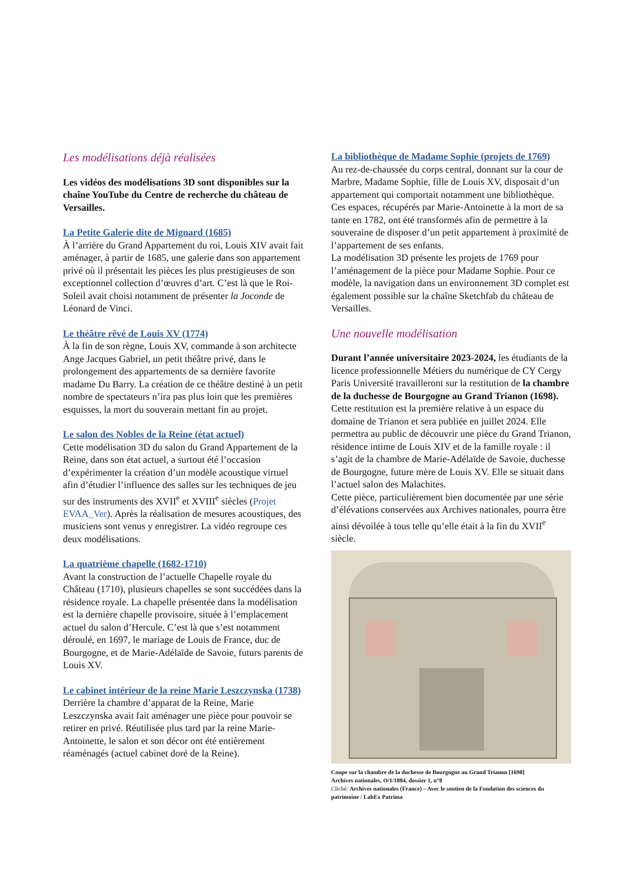Les modélisations déjà réalisées
Les vidéos des modélisations 3D sont disponibles sur la chaîne YouTube du Centre de recherche du château de Versailles.
La Petite Galerie dite de Mignard (1685)
À l’arrière du Grand Appartement du roi, Louis XIV avait fait aménager, à partir de 1685, une galerie dans son appartement privé où il présentait les pièces les plus prestigieuses de son exceptionnel collection d’œuvres d’art. C’est là que le Roi-Soleil avait choisi notamment de présenter la Joconde de Léonard de Vinci.
Le théâtre rêvé de Louis XV (1774)
À la fin de son règne, Louis XV, commande à son architecte Ange Jacques Gabriel, un petit théâtre privé, dans le prolongement des appartements de sa dernière favorite madame Du Barry. La création de ce théâtre destiné à un petit nombre de spectateurs n’ira pas plus loin que les premières esquisses, la mort du souverain mettant fin au projet.
Le salon des Nobles de la Reine (état actuel)
Cette modélisation 3D du salon du Grand Appartement de la Reine, dans son état actuel, a surtout été l’occasion d’expérimenter la création d’un modèle acoustique virtuel afin d’étudier l’influence des salles sur les techniques de jeu sur des instruments des XVII<sup>e</sup> et XVIII<sup>e</sup> siècles (Projet EVAA_Ver). Après la réalisation de mesures acoustiques, des musiciens sont venus y enregistrer. La vidéo regroupe ces deux modélisations.
La quatrième chapelle (1682-1710)
Avant la construction de l’actuelle Chapelle royale du Château (1710), plusieurs chapelles se sont succédées dans la résidence royale. La chapelle présentée dans la modélisation est la dernière chapelle provisoire, située à l’emplacement actuel du salon d’Hercule. C’est là que s’est notamment déroulé, en 1697, le mariage de Louis de France, duc de Bourgogne, et de Marie-Adélaïde de Savoie, futurs parents de Louis XV.
Le cabinet intérieur de la reine Marie Leszczynska (1738)
Derrière la chambre d’apparat de la Reine, Marie Leszczynska avait fait aménager une pièce pour pouvoir se retirer en privé. Réutilisée plus tard par la reine Marie-Antoinette, le salon et son décor ont été entièrement réaménagés (actuel cabinet doré de la Reine).
La bibliothèque de Madame Sophie (projets de 1769)
Au rez-de-chaussée du corps central, donnant sur la cour de Marbre, Madame Sophie, fille de Louis XV, disposait d’un appartement qui comportait notamment une bibliothèque. Ces espaces, récupérés par Marie-Antoinette à la mort de sa tante en 1782, ont été transformés afin de permettre à la souveraine de disposer d’un petit appartement à proximité de l’appartement de ses enfants.
La modélisation 3D présente les projets de 1769 pour l’aménagement de la pièce pour Madame Sophie. Pour ce modèle, la navigation dans un environnement 3D complet est également possible sur la chaîne Sketchfab du château de Versailles.
Une nouvelle modélisation
Durant l’année universitaire 2023-2024, les étudiants de la licence professionnelle Métiers du numérique de CY Cergy Paris Université travailleront sur la restitution de la chambre de la duchesse de Bourgogne au Grand Trianon (1698).
Cette restitution est la première relative à un espace du domaine de Trianon et sera publiée en juillet 2024. Elle permettra au public de découvrir une pièce du Grand Trianon, résidence intime de Louis XIV et de la famille royale : il s’agit de la chambre de Marie-Adélaïde de Savoie, duchesse de Bourgogne, future mère de Louis XV. Elle se situait dans l’actuel salon des Malachites.
Cette pièce, particulièrement bien documentée par une série d’élévations conservées aux Archives nationales, pourra être ainsi dévoilée à tous telle qu’elle était à la fin du XVII<sup>e</sup> siècle.
Coupe sur la chambre de la duchesse de Bourgogne au Grand Trianon [1698]
Archives nationales, O/1/1884, dossier 1, n°8
Cliché: Archives nationales (France) – Avec le soutien de la Fondation des sciences du patrimoine / LabEx Patrima